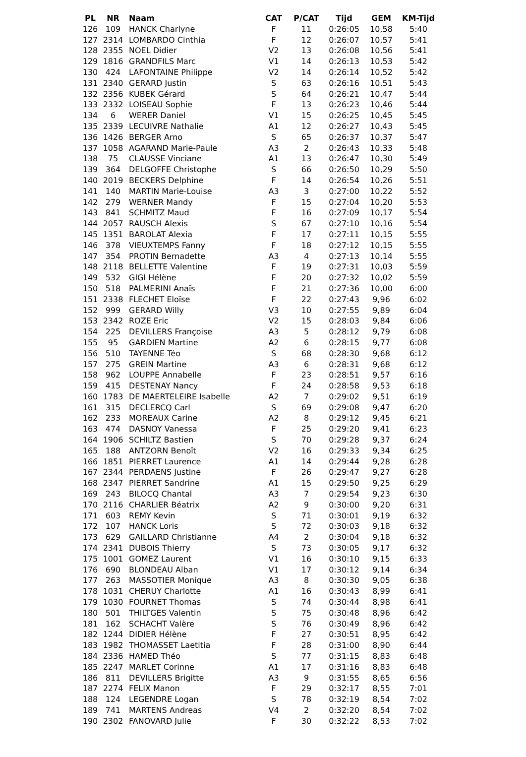| PL | NR | Naam | CAT | P/CAT | Tijd | GEM | KM-Tijd |
| --- | --- | --- | --- | --- | --- | --- | --- |
| 126 | 109 | HANCK Charlyne | F | 11 | 0:26:05 | 10,58 | 5:40 |
| 127 | 2314 | LOMBARDO Cinthia | F | 12 | 0:26:07 | 10,57 | 5:41 |
| 128 | 2355 | NOEL Didier | V2 | 13 | 0:26:08 | 10,56 | 5:41 |
| 129 | 1816 | GRANDFILS Marc | V1 | 14 | 0:26:13 | 10,53 | 5:42 |
| 130 | 424 | LAFONTAINE Philippe | V2 | 14 | 0:26:14 | 10,52 | 5:42 |
| 131 | 2340 | GERARD Justin | S | 63 | 0:26:16 | 10,51 | 5:43 |
| 132 | 2356 | KUBEK Gérard | S | 64 | 0:26:21 | 10,47 | 5:44 |
| 133 | 2332 | LOISEAU Sophie | F | 13 | 0:26:23 | 10,46 | 5:44 |
| 134 | 6 | WERER Daniel | V1 | 15 | 0:26:25 | 10,45 | 5:45 |
| 135 | 2339 | LECUIVRE Nathalie | A1 | 12 | 0:26:27 | 10,43 | 5:45 |
| 136 | 1426 | BERGER Arno | S | 65 | 0:26:37 | 10,37 | 5:47 |
| 137 | 1058 | AGARAND Marie-Paule | A3 | 2 | 0:26:43 | 10,33 | 5:48 |
| 138 | 75 | CLAUSSE Vinciane | A1 | 13 | 0:26:47 | 10,30 | 5:49 |
| 139 | 364 | DELGOFFE Christophe | S | 66 | 0:26:50 | 10,29 | 5:50 |
| 140 | 2019 | BECKERS Delphine | F | 14 | 0:26:54 | 10,26 | 5:51 |
| 141 | 140 | MARTIN Marie-Louise | A3 | 3 | 0:27:00 | 10,22 | 5:52 |
| 142 | 279 | WERNER Mandy | F | 15 | 0:27:04 | 10,20 | 5:53 |
| 143 | 841 | SCHMITZ Maud | F | 16 | 0:27:09 | 10,17 | 5:54 |
| 144 | 2057 | RAUSCH Alexis | S | 67 | 0:27:10 | 10,16 | 5:54 |
| 145 | 1351 | BAROLAT Alexia | F | 17 | 0:27:11 | 10,15 | 5:55 |
| 146 | 378 | VIEUXTEMPS Fanny | F | 18 | 0:27:12 | 10,15 | 5:55 |
| 147 | 354 | PROTIN Bernadette | A3 | 4 | 0:27:13 | 10,14 | 5:55 |
| 148 | 2118 | BELLETTE Valentine | F | 19 | 0:27:31 | 10,03 | 5:59 |
| 149 | 532 | GIGI Hélène | F | 20 | 0:27:32 | 10,02 | 5:59 |
| 150 | 518 | PALMERINI Anaïs | F | 21 | 0:27:36 | 10,00 | 6:00 |
| 151 | 2338 | FLECHET Eloïse | F | 22 | 0:27:43 | 9,96 | 6:02 |
| 152 | 999 | GERARD Willy | V3 | 10 | 0:27:55 | 9,89 | 6:04 |
| 153 | 2342 | ROZE Eric | V2 | 15 | 0:28:03 | 9,84 | 6:06 |
| 154 | 225 | DEVILLERS Françoise | A3 | 5 | 0:28:12 | 9,79 | 6:08 |
| 155 | 95 | GARDIEN Martine | A2 | 6 | 0:28:15 | 9,77 | 6:08 |
| 156 | 510 | TAYENNE Téo | S | 68 | 0:28:30 | 9,68 | 6:12 |
| 157 | 275 | GREIN Martine | A3 | 6 | 0:28:31 | 9,68 | 6:12 |
| 158 | 962 | LOUPPE Annabelle | F | 23 | 0:28:51 | 9,57 | 6:16 |
| 159 | 415 | DESTENAY Nancy | F | 24 | 0:28:58 | 9,53 | 6:18 |
| 160 | 1783 | DE MAERTELEIRE Isabelle | A2 | 7 | 0:29:02 | 9,51 | 6:19 |
| 161 | 315 | DECLERCQ Carl | S | 69 | 0:29:08 | 9,47 | 6:20 |
| 162 | 233 | MOREAUX Carine | A2 | 8 | 0:29:12 | 9,45 | 6:21 |
| 163 | 474 | DASNOY Vanessa | F | 25 | 0:29:20 | 9,41 | 6:23 |
| 164 | 1906 | SCHILTZ Bastien | S | 70 | 0:29:28 | 9,37 | 6:24 |
| 165 | 188 | ANTZORN Benoît | V2 | 16 | 0:29:33 | 9,34 | 6:25 |
| 166 | 1851 | PIERRET Laurence | A1 | 14 | 0:29:44 | 9,28 | 6:28 |
| 167 | 2344 | PERDAENS Justine | F | 26 | 0:29:47 | 9,27 | 6:28 |
| 168 | 2347 | PIERRET Sandrine | A1 | 15 | 0:29:50 | 9,25 | 6:29 |
| 169 | 243 | BILOCQ Chantal | A3 | 7 | 0:29:54 | 9,23 | 6:30 |
| 170 | 2116 | CHARLIER Béatrix | A2 | 9 | 0:30:00 | 9,20 | 6:31 |
| 171 | 603 | REMY Kevin | S | 71 | 0:30:01 | 9,19 | 6:32 |
| 172 | 107 | HANCK Loris | S | 72 | 0:30:03 | 9,18 | 6:32 |
| 173 | 629 | GAILLARD Christianne | A4 | 2 | 0:30:04 | 9,18 | 6:32 |
| 174 | 2341 | DUBOIS Thierry | S | 73 | 0:30:05 | 9,17 | 6:32 |
| 175 | 1001 | GOMEZ Laurent | V1 | 16 | 0:30:10 | 9,15 | 6:33 |
| 176 | 690 | BLONDEAU Alban | V1 | 17 | 0:30:12 | 9,14 | 6:34 |
| 177 | 263 | MASSOTIER Monique | A3 | 8 | 0:30:30 | 9,05 | 6:38 |
| 178 | 1031 | CHERUY Charlotte | A1 | 16 | 0:30:43 | 8,99 | 6:41 |
| 179 | 1030 | FOURNET Thomas | S | 74 | 0:30:44 | 8,98 | 6:41 |
| 180 | 501 | THILTGES Valentin | S | 75 | 0:30:48 | 8,96 | 6:42 |
| 181 | 162 | SCHACHT Valère | S | 76 | 0:30:49 | 8,96 | 6:42 |
| 182 | 1244 | DIDIER Hélène | F | 27 | 0:30:51 | 8,95 | 6:42 |
| 183 | 1982 | THOMASSET Laetitia | F | 28 | 0:31:00 | 8,90 | 6:44 |
| 184 | 2336 | HAMED Théo | S | 77 | 0:31:15 | 8,83 | 6:48 |
| 185 | 2247 | MARLET Corinne | A1 | 17 | 0:31:16 | 8,83 | 6:48 |
| 186 | 811 | DEVILLERS Brigitte | A3 | 9 | 0:31:55 | 8,65 | 6:56 |
| 187 | 2274 | FELIX Manon | F | 29 | 0:32:17 | 8,55 | 7:01 |
| 188 | 124 | LEGENDRE Logan | S | 78 | 0:32:19 | 8,54 | 7:02 |
| 189 | 741 | MARTENS Andreas | V4 | 2 | 0:32:20 | 8,54 | 7:02 |
| 190 | 2302 | FANOVARD Julie | F | 30 | 0:32:22 | 8,53 | 7:02 |